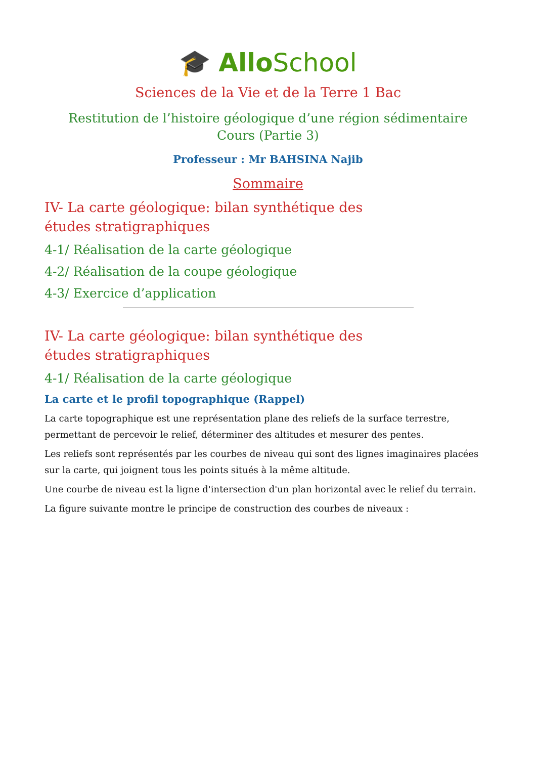🎓 Allo School
Sciences de la Vie et de la Terre 1 Bac
Restitution de l’histoire géologique d’une région sédimentaire
Cours (Partie 3)
Professeur : Mr BAHSINA Najib
Sommaire
IV- La carte géologique: bilan synthétique des études stratigraphiques
4-1/ Réalisation de la carte géologique
4-2/ Réalisation de la coupe géologique
4-3/ Exercice d’application
IV- La carte géologique: bilan synthétique des études stratigraphiques
4-1/ Réalisation de la carte géologique
La carte et le profil topographique (Rappel)
La carte topographique est une représentation plane des reliefs de la surface terrestre, permettant de percevoir le relief, déterminer des altitudes et mesurer des pentes.
Les reliefs sont représentés par les courbes de niveau qui sont des lignes imaginaires placées sur la carte, qui joignent tous les points situés à la même altitude.
Une courbe de niveau est la ligne d'intersection d'un plan horizontal avec le relief du terrain.
La figure suivante montre le principe de construction des courbes de niveaux :